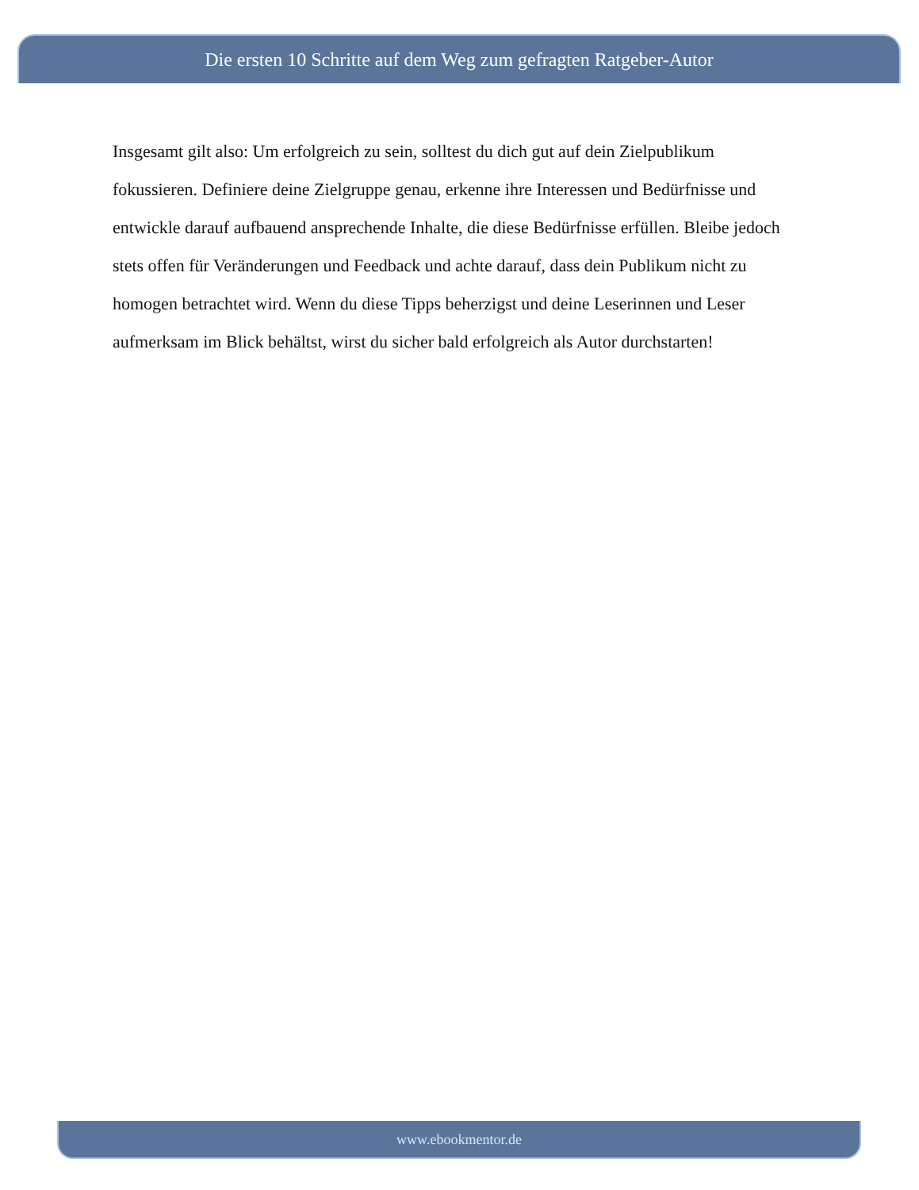Die ersten 10 Schritte auf dem Weg zum gefragten Ratgeber-Autor
Insgesamt gilt also: Um erfolgreich zu sein, solltest du dich gut auf dein Zielpublikum fokussieren. Definiere deine Zielgruppe genau, erkenne ihre Interessen und Bedürfnisse und entwickle darauf aufbauend ansprechende Inhalte, die diese Bedürfnisse erfüllen. Bleibe jedoch stets offen für Veränderungen und Feedback und achte darauf, dass dein Publikum nicht zu homogen betrachtet wird. Wenn du diese Tipps beherzigst und deine Leserinnen und Leser aufmerksam im Blick behältst, wirst du sicher bald erfolgreich als Autor durchstarten!
www.ebookmentor.de